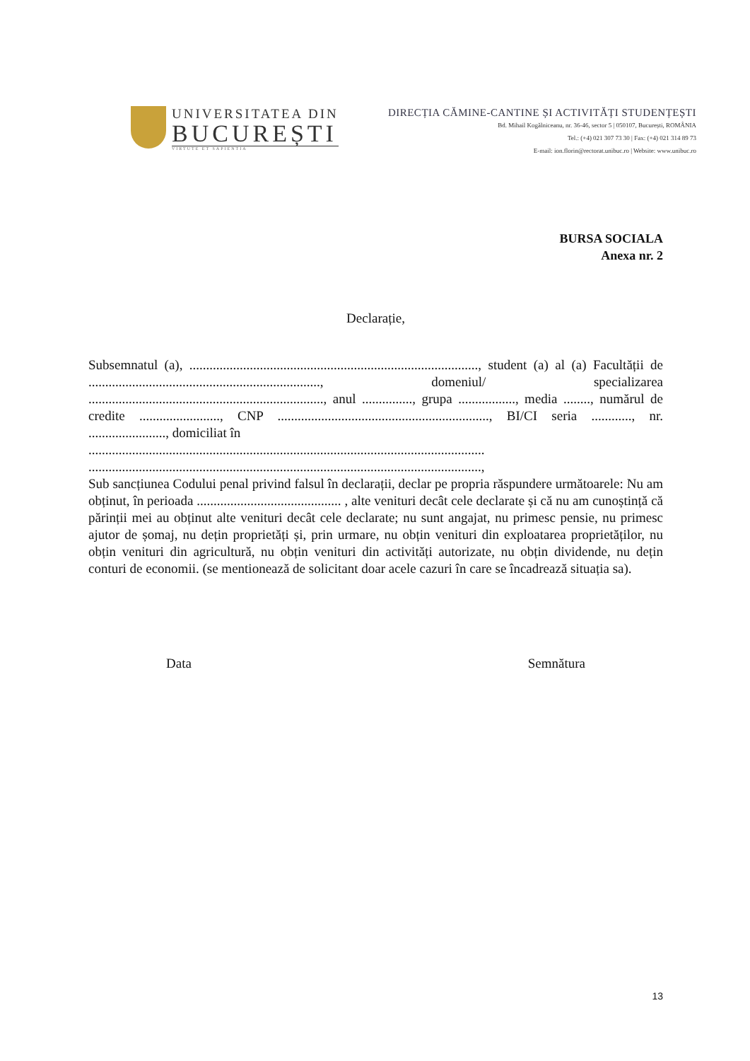UNIVERSITATEA DIN
BUCUREȘTI
VIRTUTE ET SAPIENTIA
DIRECȚIA CĂMINE-CANTINE ȘI ACTIVITĂȚI STUDENȚEȘTI
Bd. Mihail Kogălniceanu, nr. 36-46, sector 5 | 050107, București, ROMÂNIA
Tel.: (+4) 021 307 73 30 | Fax: (+4) 021 314 89 73
E-mail: ion.florin@rectorat.unibuc.ro | Website: www.unibuc.ro
BURSA SOCIALA
Anexa nr. 2
Declarație,
Subsemnatul (a), ......................................................................................, student (a) al (a) Facultății de ....................................................................., domeniul/ specializarea ......................................................................, anul ..............., grupa ................., media ........, numărul de credite ........................, CNP ..............................................................., BI/CI seria ............, nr. ......................., domiciliat în
......................................................................................................................
.....................................................................................................................,
Sub sancțiunea Codului penal privind falsul în declarații, declar pe propria răspundere următoarele: Nu am obținut, în perioada ........................................... , alte venituri decât cele declarate și că nu am cunoștință că părinții mei au obținut alte venituri decât cele declarate; nu sunt angajat, nu primesc pensie, nu primesc ajutor de șomaj, nu dețin proprietăți și, prin urmare, nu obțin venituri din exploatarea proprietăților, nu obțin venituri din agricultură, nu obțin venituri din activități autorizate, nu obțin dividende, nu dețin conturi de economii. (se mentionează de solicitant doar acele cazuri în care se încadrează situația sa).
Data Semnătura
13